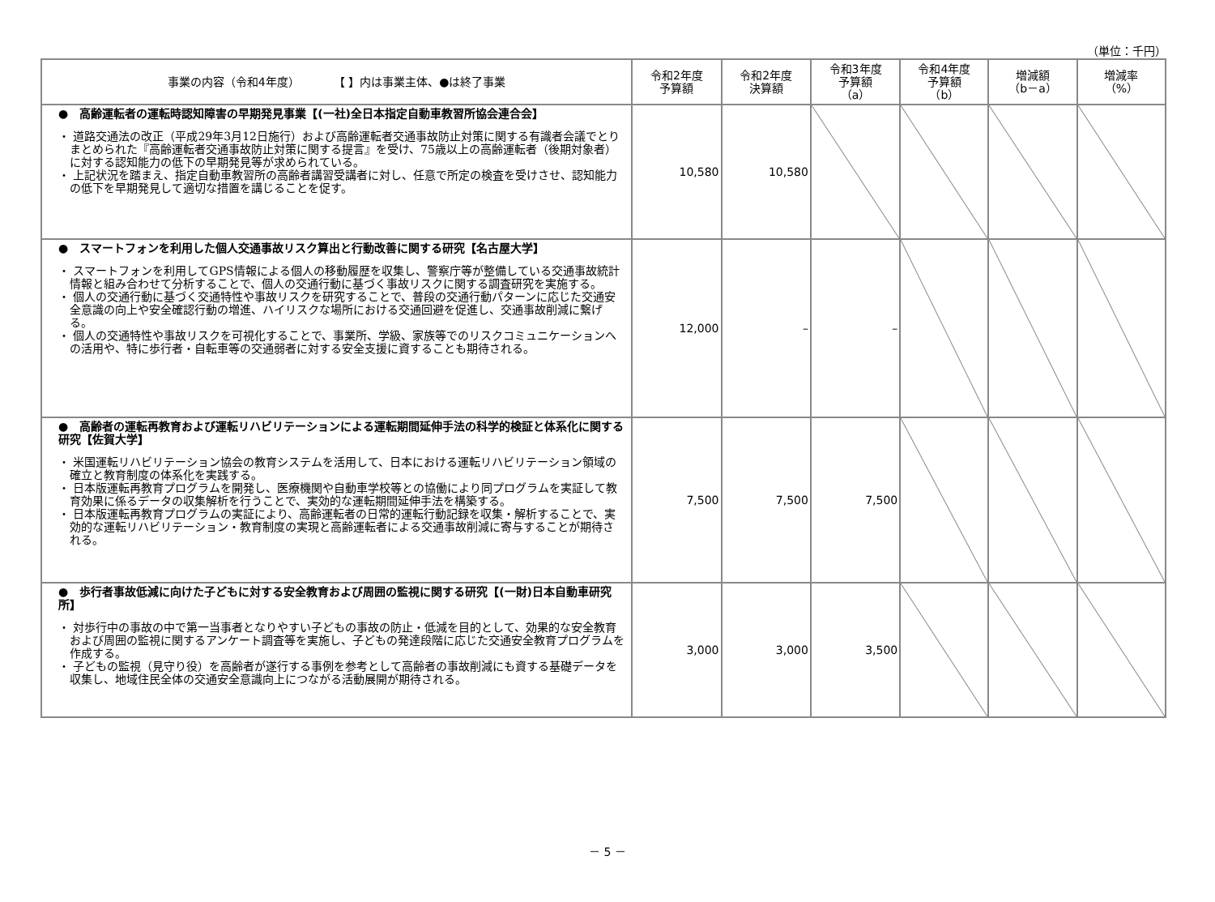（単位：千円）
| 事業の内容（令和4年度） 【 】内は事業主体、●は終了事業 | 令和2年度 予算額 | 令和2年度 決算額 | 令和3年度 予算額 （a） | 令和4年度 予算額 （b） | 増減額 （b－a） | 増減率 （%） |
| --- | --- | --- | --- | --- | --- | --- |
| ● 高齢運転者の運転時認知障害の早期発見事業【(一社)全日本指定自動車教習所協会連合会】 ・ 道路交通法の改正（平成29年3月12日施行）および高齢運転者交通事故防止対策に関する有識者会議でとりまとめられた『高齢運転者交通事故防止対策に関する提言』を受け、75歳以上の高齢運転者（後期対象者）に対する認知能力の低下の早期発見等が求められている。 ・ 上記状況を踏まえ、指定自動車教習所の高齢者講習受講者に対し、任意で所定の検査を受けさせ、認知能力の低下を早期発見して適切な措置を講じることを促す。 | 10,580 | 10,580 | | | | |
| ● スマートフォンを利用した個人交通事故リスク算出と行動改善に関する研究【名古屋大学】 ・ スマートフォンを利用してGPS情報による個人の移動履歴を収集し、警察庁等が整備している交通事故統計情報と組み合わせて分析することで、個人の交通行動に基づく事故リスクに関する調査研究を実施する。 ・ 個人の交通行動に基づく交通特性や事故リスクを研究することで、普段の交通行動パターンに応じた交通安全意識の向上や安全確認行動の増進、ハイリスクな場所における交通回避を促進し、交通事故削減に繋げる。 ・ 個人の交通特性や事故リスクを可視化することで、事業所、学級、家族等でのリスクコミュニケーションへの活用や、特に歩行者・自転車等の交通弱者に対する安全支援に資することも期待される。 | 12,000 | – | – | | | |
| ● 高齢者の運転再教育および運転リハビリテーションによる運転期間延伸手法の科学的検証と体系化に関する研究【佐賀大学】 ・ 米国運転リハビリテーション協会の教育システムを活用して、日本における運転リハビリテーション領域の確立と教育制度の体系化を実践する。 ・ 日本版運転再教育プログラムを開発し、医療機関や自動車学校等との協働により同プログラムを実証して教育効果に係るデータの収集解析を行うことで、実効的な運転期間延伸手法を構築する。 ・ 日本版運転再教育プログラムの実証により、高齢運転者の日常的運転行動記録を収集・解析することで、実効的な運転リハビリテーション・教育制度の実現と高齢運転者による交通事故削減に寄与することが期待される。 | 7,500 | 7,500 | 7,500 | | | |
| ● 歩行者事故低減に向けた子どもに対する安全教育および周囲の監視に関する研究【(一財)日本自動車研究所】 ・ 対歩行中の事故の中で第一当事者となりやすい子どもの事故の防止・低減を目的として、効果的な安全教育および周囲の監視に関するアンケート調査等を実施し、子どもの発達段階に応じた交通安全教育プログラムを作成する。 ・ 子どもの監視（見守り役）を高齢者が遂行する事例を参考として高齢者の事故削減にも資する基礎データを収集し、地域住民全体の交通安全意識向上につながる活動展開が期待される。 | 3,000 | 3,000 | 3,500 | | | |
－ 5 －